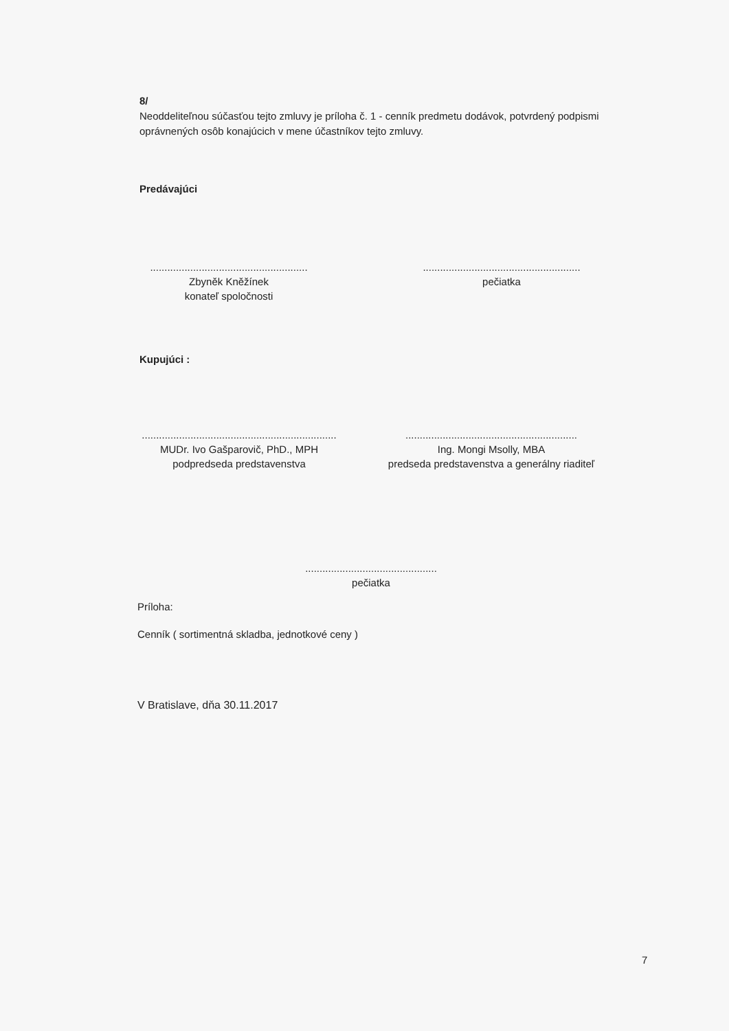8/
Neoddeliteľnou súčasťou tejto zmluvy je príloha č. 1 - cenník predmetu dodávok, potvrdený podpismi oprávnených osôb konajúcich v mene účastníkov tejto zmluvy.
Predávajúci
.......................................................
Zbyněk Kněžínek
konateľ spoločnosti
.......................................................
pečiatka
Kupujúci :
....................................................................
MUDr. Ivo Gašparovič, PhD., MPH
podpredseda predstavenstva
............................................................
Ing. Mongi Msolly, MBA
predseda predstavenstva a generálny riaditeľ
..............................................
pečiatka
Príloha:
Cenník ( sortimentná skladba, jednotkové ceny )
V Bratislave, dňa 30.11.2017
7